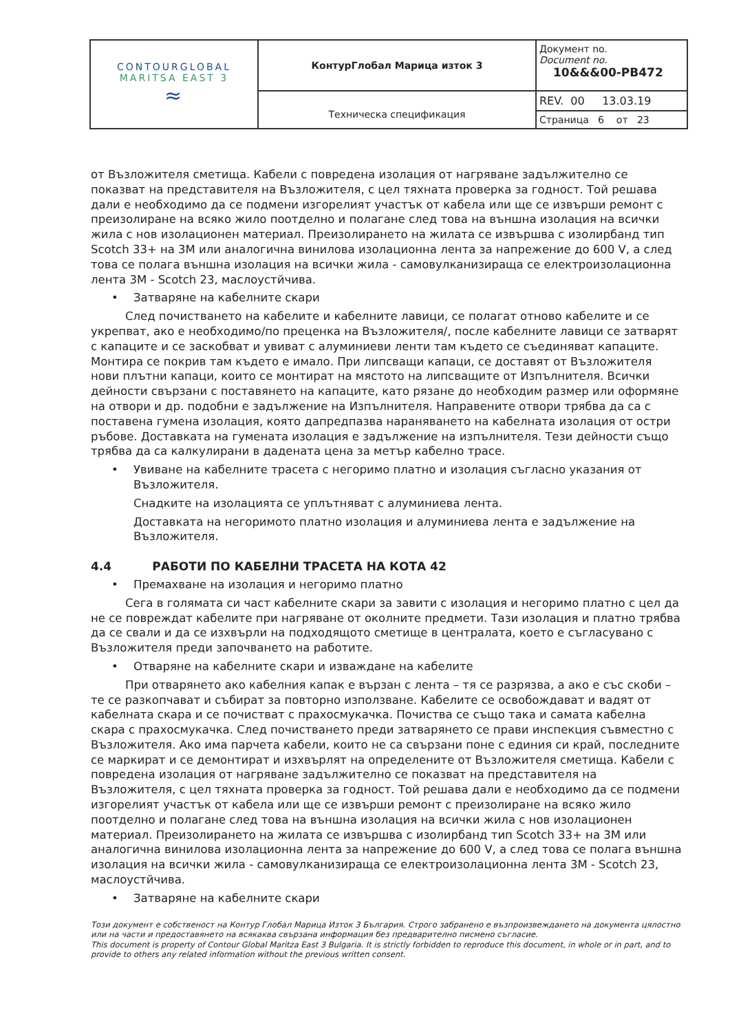| CONTOURGLOBAL MARITSA EAST 3 ≈ | КонтурГлобал Марица изток 3 | Документ no. Document no. 10&&&00-PB472 |
| | Техническа спецификация | REV. 00 13.03.19 |
| | | Страница 6 от 23 |
от Възложителя сметища. Кабели с повредена изолация от нагряване задължително се показват на представителя на Възложителя, с цел тяхната проверка за годност. Той решава дали е необходимо да се подмени изгорелият участък от кабела или ще се извърши ремонт с преизолиране на всяко жило поотделно и полагане след това на външна изолация на всички жила с нов изолационен материал. Преизолирането на жилата се извършва с изолирбанд тип Scotch 33+ на 3M или аналогична винилова изолационна лента за напрежение до 600 V, а след това се полага външна изолация на всички жила - самовулканизираща се електроизолационна лента 3M - Scotch 23, маслоустйчива.
• Затваряне на кабелните скари
След почистването на кабелите и кабелните лавици, се полагат отново кабелите и се укрепват, ако е необходимо/по преценка на Възложителя/, после кабелните лавици се затварят с капаците и се заскобват и увиват с алуминиеви ленти там където се съединяват капаците. Монтира се покрив там където е имало. При липсващи капаци, се доставят от Възложителя нови плътни капаци, които се монтират на мястото на липсващите от Изпълнителя. Всички дейности свързани с поставянето на капаците, като рязане до необходим размер или оформяне на отвори и др. подобни е задължение на Изпълнителя. Направените отвори трябва да са с поставена гумена изолация, която дапредпазва нараняването на кабелната изолация от остри ръбове. Доставката на гумената изолация е задължение на изпълнителя. Тези дейности също трябва да са калкулирани в дадената цена за метър кабелно трасе.
• Увиване на кабелните трасета с негоримо платно и изолация съгласно указания от Възложителя.
Снадките на изолацията се уплътняват с алуминиева лента.
Доставката на негоримото платно изолация и алуминиева лента е задължение на Възложителя.
4.4 РАБОТИ ПО КАБЕЛНИ ТРАСЕТА НА КОТА 42
• Премахване на изолация и негоримо платно
Сега в голямата си част кабелните скари за завити с изолация и негоримо платно с цел да не се повреждат кабелите при нагряване от околните предмети. Тази изолация и платно трябва да се свали и да се изхвърли на подходящото сметище в централата, което е съгласувано с Възложителя преди започването на работите.
• Отваряне на кабелните скари и изваждане на кабелите
При отварянето ако кабелния капак е вързан с лента – тя се разрязва, а ако е със скоби – те се разкопчават и събират за повторно използване. Кабелите се освобождават и вадят от кабелната скара и се почистват с прахосмукачка. Почиства се също така и самата кабелна скара с прахосмукачка. След почистването преди затварянето се прави инспекция съвместно с Възложителя. Ако има парчета кабели, които не са свързани поне с единия си край, последните се маркират и се демонтират и изхвърлят на определените от Възложителя сметища. Кабели с повредена изолация от нагряване задължително се показват на представителя на Възложителя, с цел тяхната проверка за годност. Той решава дали е необходимо да се подмени изгорелият участък от кабела или ще се извърши ремонт с преизолиране на всяко жило поотделно и полагане след това на външна изолация на всички жила с нов изолационен материал. Преизолирането на жилата се извършва с изолирбанд тип Scotch 33+ на 3M или аналогична винилова изолационна лента за напрежение до 600 V, а след това се полага външна изолация на всички жила - самовулканизираща се електроизолационна лента 3M - Scotch 23, маслоустйчива.
• Затваряне на кабелните скари
Този документ е собственост на Контур Глобал Марица Изток 3 България. Строго забранено е възпроизвеждането на документа цялостно или на части и предоставянето на всякаква свързана информация без предварително писмено съгласие.
This document is property of Contour Global Maritza East 3 Bulgaria. It is strictly forbidden to reproduce this document, in whole or in part, and to provide to others any related information without the previous written consent.